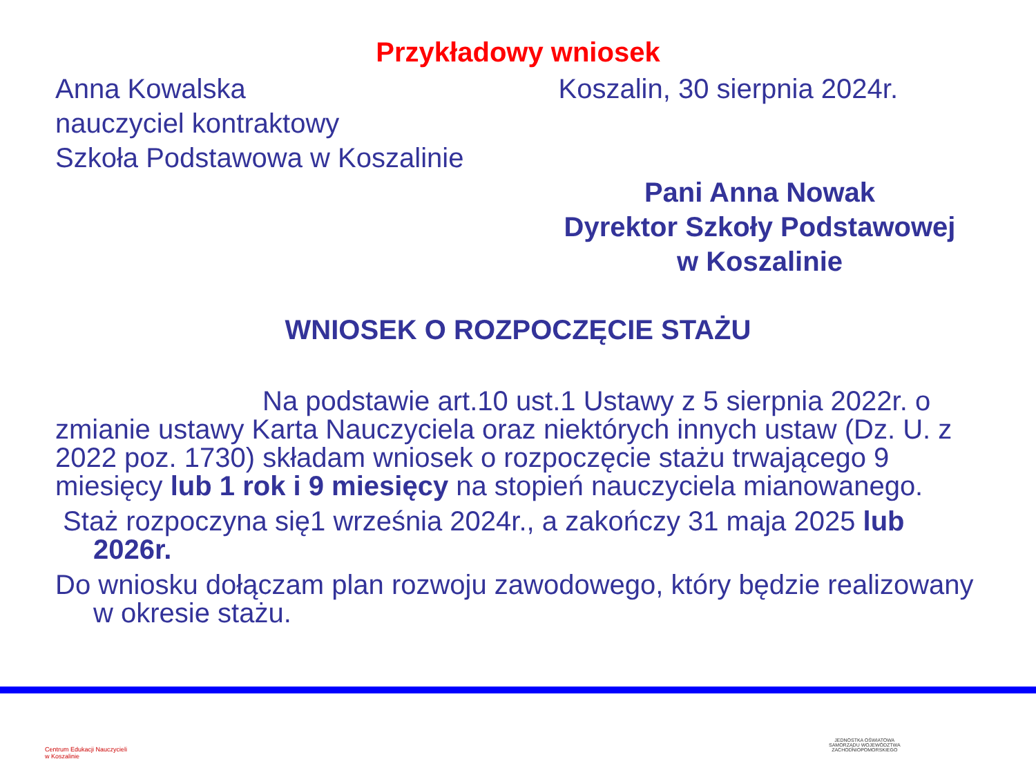Przykładowy wniosek
Anna Kowalska
nauczyciel kontraktowy
Szkoła Podstawowa w Koszalinie
Koszalin, 30 sierpnia 2024r.
Pani Anna Nowak
Dyrektor Szkoły Podstawowej
w Koszalinie
WNIOSEK O ROZPOCZĘCIE STAŻU
Na podstawie art.10 ust.1 Ustawy z 5 sierpnia 2022r. o zmianie ustawy Karta Nauczyciela oraz niektórych innych ustaw (Dz. U. z 2022 poz. 1730) składam wniosek o rozpoczęcie stażu trwającego 9 miesięcy lub 1 rok i 9 miesięcy na stopień nauczyciela mianowanego.
Staż rozpoczyna się1 września 2024r., a zakończy 31 maja 2025 lub 2026r.
Do wniosku dołączam plan rozwoju zawodowego, który będzie realizowany w okresie stażu.
Centrum Edukacji Nauczycieli
w Koszalinie
JEDNOSTKA OŚWIATOWA
SAMORZĄDU WOJEWÓDZTWA
ZACHODNIOPOMORSKIEGO